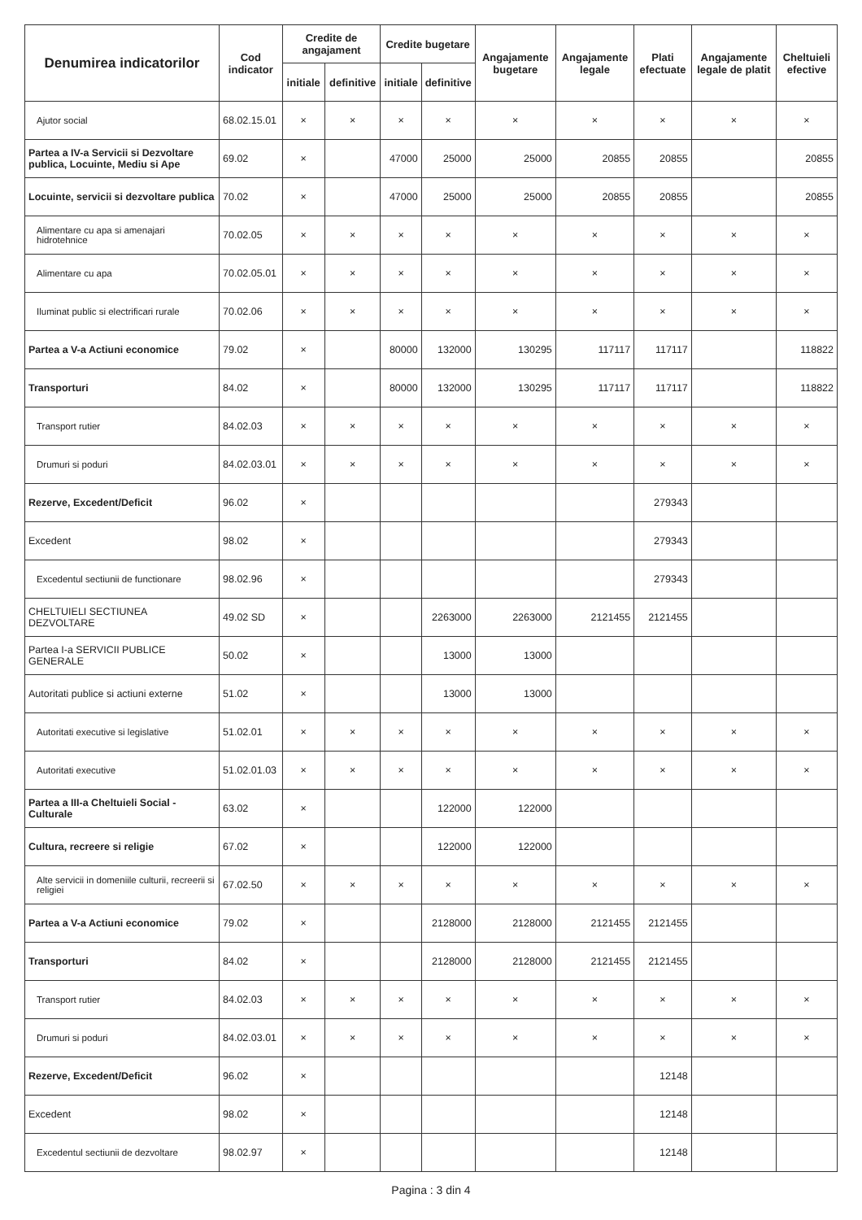| Denumirea indicatorilor | Cod indicator | Credite de angajament | | Credite bugetare | | Angajamente bugetare | Angajamente legale | Plati efectuate | Angajamente legale de platit | Cheltuieli efective |
| --- | --- | --- | --- | --- | --- | --- | --- | --- | --- | --- |
| | | initiale | definitive | initiale | definitive | | | | | |
| Ajutor social | 68.02.15.01 | × | × | × | × | × | × | × | × | × |
| Partea a IV-a Servicii si Dezvoltare publica, Locuinte, Mediu si Ape | 69.02 | × | | 47000 | 25000 | 25000 | 20855 | 20855 | | 20855 |
| Locuinte, servicii si dezvoltare publica | 70.02 | × | | 47000 | 25000 | 25000 | 20855 | 20855 | | 20855 |
| Alimentare cu apa si amenajari hidrotehnice | 70.02.05 | × | × | × | × | × | × | × | × | × |
| Alimentare cu apa | 70.02.05.01 | × | × | × | × | × | × | × | × | × |
| Iluminat public si electrificari rurale | 70.02.06 | × | × | × | × | × | × | × | × | × |
| Partea a V-a Actiuni economice | 79.02 | × | | 80000 | 132000 | 130295 | 117117 | 117117 | | 118822 |
| Transporturi | 84.02 | × | | 80000 | 132000 | 130295 | 117117 | 117117 | | 118822 |
| Transport rutier | 84.02.03 | × | × | × | × | × | × | × | × | × |
| Drumuri si poduri | 84.02.03.01 | × | × | × | × | × | × | × | × | × |
| Rezerve, Excedent/Deficit | 96.02 | × | | | | | | 279343 | | |
| Excedent | 98.02 | × | | | | | | 279343 | | |
| Excedentul sectiunii de functionare | 98.02.96 | × | | | | | | 279343 | | |
| CHELTUIELI SECTIUNEA DEZVOLTARE | 49.02 SD | × | | | 2263000 | 2263000 | 2121455 | 2121455 | | |
| Partea I-a SERVICII PUBLICE GENERALE | 50.02 | × | | | 13000 | 13000 | | | | |
| Autoritati publice si actiuni externe | 51.02 | × | | | 13000 | 13000 | | | | |
| Autoritati executive si legislative | 51.02.01 | × | × | × | × | × | × | × | × | × |
| Autoritati executive | 51.02.01.03 | × | × | × | × | × | × | × | × | × |
| Partea a III-a Cheltuieli Social - Culturale | 63.02 | × | | | 122000 | 122000 | | | | |
| Cultura, recreere si religie | 67.02 | × | | | 122000 | 122000 | | | | |
| Alte servicii in domeniile culturii, recreerii si religiei | 67.02.50 | × | × | × | × | × | × | × | × | × |
| Partea a V-a Actiuni economice | 79.02 | × | | | 2128000 | 2128000 | 2121455 | 2121455 | | |
| Transporturi | 84.02 | × | | | 2128000 | 2128000 | 2121455 | 2121455 | | |
| Transport rutier | 84.02.03 | × | × | × | × | × | × | × | × | × |
| Drumuri si poduri | 84.02.03.01 | × | × | × | × | × | × | × | × | × |
| Rezerve, Excedent/Deficit | 96.02 | × | | | | | | 12148 | | |
| Excedent | 98.02 | × | | | | | | 12148 | | |
| Excedentul sectiunii de dezvoltare | 98.02.97 | × | | | | | | 12148 | | |
Pagina : 3 din 4